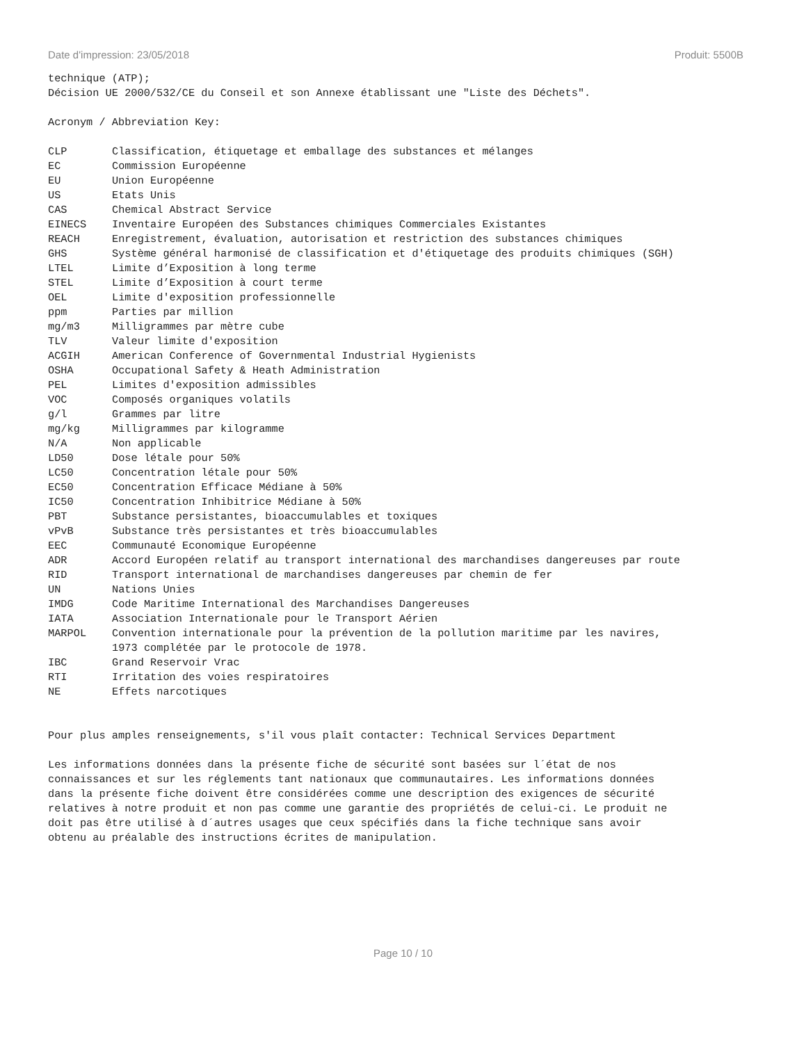Date d'impression: 23/05/2018 Produit: 5500B
technique (ATP);
Décision UE 2000/532/CE du Conseil et son Annexe établissant une "Liste des Déchets".
Acronym / Abbreviation Key:
| CLP | Classification, étiquetage et emballage des substances et mélanges |
| EC | Commission Européenne |
| EU | Union Européenne |
| US | Etats Unis |
| CAS | Chemical Abstract Service |
| EINECS | Inventaire Européen des Substances chimiques Commerciales Existantes |
| REACH | Enregistrement, évaluation, autorisation et restriction des substances chimiques |
| GHS | Système général harmonisé de classification et d'étiquetage des produits chimiques (SGH) |
| LTEL | Limite d’Exposition à long terme |
| STEL | Limite d’Exposition à court terme |
| OEL | Limite d'exposition professionnelle |
| ppm | Parties par million |
| mg/m3 | Milligrammes par mètre cube |
| TLV | Valeur limite d'exposition |
| ACGIH | American Conference of Governmental Industrial Hygienists |
| OSHA | Occupational Safety & Heath Administration |
| PEL | Limites d'exposition admissibles |
| VOC | Composés organiques volatils |
| g/l | Grammes par litre |
| mg/kg | Milligrammes par kilogramme |
| N/A | Non applicable |
| LD50 | Dose létale pour 50% |
| LC50 | Concentration létale pour 50% |
| EC50 | Concentration Efficace Médiane à 50% |
| IC50 | Concentration Inhibitrice Médiane à 50% |
| PBT | Substance persistantes, bioaccumulables et toxiques |
| vPvB | Substance très persistantes et très bioaccumulables |
| EEC | Communauté Economique Européenne |
| ADR | Accord Européen relatif au transport international des marchandises dangereuses par route |
| RID | Transport international de marchandises dangereuses par chemin de fer |
| UN | Nations Unies |
| IMDG | Code Maritime International des Marchandises Dangereuses |
| IATA | Association Internationale pour le Transport Aérien |
| MARPOL | Convention internationale pour la prévention de la pollution maritime par les navires, 1973 complétée par le protocole de 1978. |
| IBC | Grand Reservoir Vrac |
| RTI | Irritation des voies respiratoires |
| NE | Effets narcotiques |
Pour plus amples renseignements, s'il vous plaît contacter: Technical Services Department
Les informations données dans la présente fiche de sécurité sont basées sur l´état de nos
connaissances et sur les réglements tant nationaux que communautaires. Les informations données
dans la présente fiche doivent être considérées comme une description des exigences de sécurité
relatives à notre produit et non pas comme une garantie des propriétés de celui-ci. Le produit ne
doit pas être utilisé à d´autres usages que ceux spécifiés dans la fiche technique sans avoir
obtenu au préalable des instructions écrites de manipulation.
Page 10 / 10